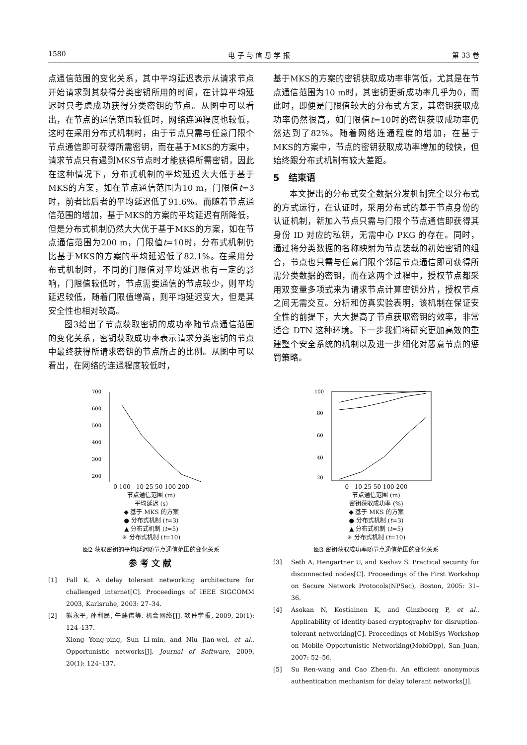1580 电 子 与 信 息 学 报 第 33 卷
点通信范围的变化关系，其中平均延迟表示从请求节点开始请求到其获得分类密钥所用的时间，在计算平均延迟时只考虑成功获得分类密钥的节点。从图中可以看出，在节点的通信范围较低时，网络连通程度也较低，这时在采用分布式机制时，由于节点只需与任意门限个节点通信即可获得所需密钥，而在基于MKS的方案中，请求节点只有遇到MKS节点时才能获得所需密钥，因此在这种情况下，分布式机制的平均延迟大大低于基于MKS的方案，如在节点通信范围为10 m，门限值t=3时，前者比后者的平均延迟低了91.6%。而随着节点通信范围的增加，基于MKS的方案的平均延迟有所降低，但是分布式机制仍然大大优于基于MKS的方案，如在节点通信范围为200 m，门限值t=10时，分布式机制仍比基于MKS的方案的平均延迟低了82.1%。在采用分布式机制时，不同的门限值对平均延迟也有一定的影响，门限值较低时，节点需要通信的节点较少，则平均延迟较低，随着门限值增高，则平均延迟变大，但是其安全性也相对较高。
图3给出了节点获取密钥的成功率随节点通信范围的变化关系，密钥获取成功率表示请求分类密钥的节点中最终获得所请求密钥的节点所占的比例。从图中可以看出，在网络的连通程度较低时，
基于MKS的方案的密钥获取成功率非常低，尤其是在节点通信范围为10 m时，其密钥更新成功率几乎为0，而此时，即便是门限值较大的分布式方案，其密钥获取成功率仍然很高，如门限值t=10时的密钥获取成功率仍然达到了82%。随着网络连通程度的增加，在基于MKS的方案中，节点的密钥获取成功率增加的较快，但始终跟分布式机制有较大差距。
5 结束语
本文提出的分布式安全数据分发机制完全以分布式的方式运行，在认证时，采用分布式的基于节点身份的认证机制，新加入节点只需与门限个节点通信即获得其身份 ID 对应的私钥，无需中心 PKG 的存在。同时，通过将分类数据的名称映射为节点装载的初始密钥的组合，节点也只需与任意门限个邻居节点通信即可获得所需分类数据的密钥，而在这两个过程中，授权节点都采用双变量多项式来为请求节点计算密钥分片，授权节点之间无需交互。分析和仿真实验表明，该机制在保证安全性的前提下，大大提高了节点获取密钥的效率，非常适合 DTN 这种环境。下一步我们将研究更加高效的重建整个安全系统的机制以及进一步细化对恶意节点的惩罚策略。
700
600
500
400
300
200
0 100 10 25 50 100 200
节点通信范围 (m)
平均延迟 (s)
◆ 基于 MKS 的方案
● 分布式机制 (t=3)
▲ 分布式机制 (t=5)
✳ 分布式机制 (t=10)
图2 获取密钥的平均延迟随节点通信范围的变化关系
100
80
60
40
20
0 10 25 50 100 200
节点通信范围 (m)
密钥获取成功率 (%)
◆ 基于 MKS 的方案
● 分布式机制 (t=3)
▲ 分布式机制 (t=5)
✳ 分布式机制 (t=10)
图3 密钥获取成功率随节点通信范围的变化关系
参考文献
[1] Fall K. A delay tolerant networking architecture for challenged internet[C]. Proceedings of IEEE SIGCOMM 2003, Karlsruhe, 2003: 27–34.
[2] 熊永平, 孙利民, 牛建伟等. 机会网络[J]. 软件学报, 2009, 20(1): 124–137.
Xiong Yong-ping, Sun Li-min, and Niu Jian-wei, et al.. Opportunistic networks[J]. Journal of Software, 2009, 20(1): 124–137.
[3] Seth A, Hengartner U, and Keshav S. Practical security for disconnected nodes[C]. Proceedings of the First Workshop on Secure Network Protocols(NPSec), Boston, 2005: 31–36.
[4] Asokan N, Kostiainen K, and Ginzboorg P, et al.. Applicability of identity-based cryptography for disruption-tolerant networking[C]. Proceedings of MobiSys Workshop on Mobile Opportunistic Networking(MobiOpp), San Juan, 2007: 52–56.
[5] Su Ren-wang and Cao Zhen-fu. An efficient anonymous authentication mechanism for delay tolerant networks[J].